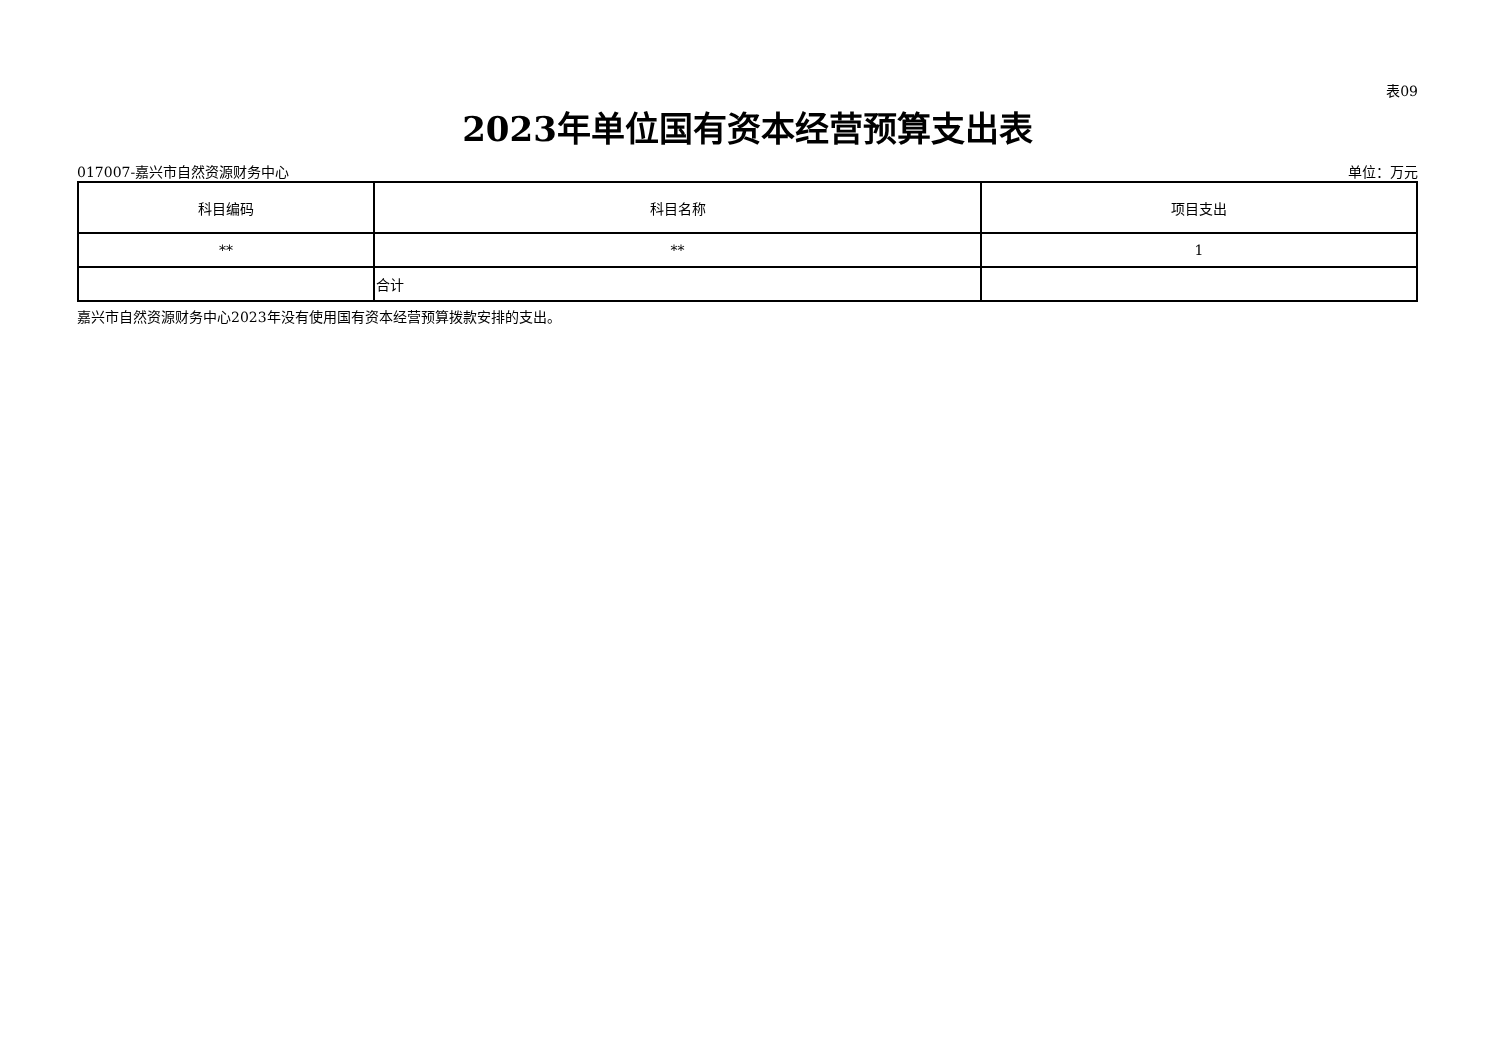表09
2023年单位国有资本经营预算支出表
017007-嘉兴市自然资源财务中心 单位：万元
| 科目编码 | 科目名称 | 项目支出 |
| --- | --- | --- |
| ** | ** | 1 |
| | 合计 | |
嘉兴市自然资源财务中心2023年没有使用国有资本经营预算拨款安排的支出。